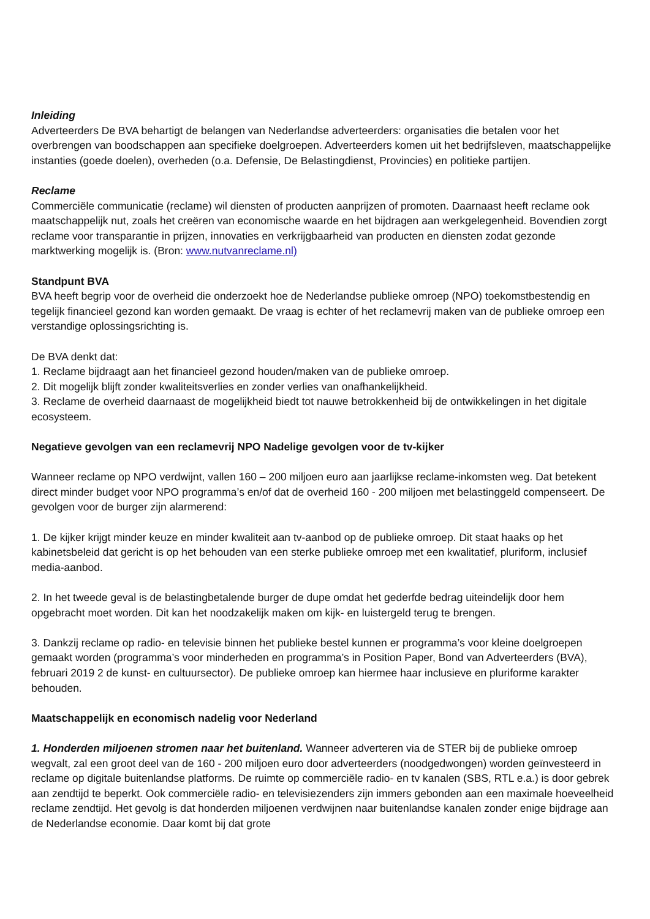Inleiding
Adverteerders De BVA behartigt de belangen van Nederlandse adverteerders: organisaties die betalen voor het overbrengen van boodschappen aan specifieke doelgroepen. Adverteerders komen uit het bedrijfsleven, maatschappelijke instanties (goede doelen), overheden (o.a. Defensie, De Belastingdienst, Provincies) en politieke partijen.
Reclame
Commerciële communicatie (reclame) wil diensten of producten aanprijzen of promoten. Daarnaast heeft reclame ook maatschappelijk nut, zoals het creëren van economische waarde en het bijdragen aan werkgelegenheid. Bovendien zorgt reclame voor transparantie in prijzen, innovaties en verkrijgbaarheid van producten en diensten zodat gezonde marktwerking mogelijk is. (Bron: www.nutvanreclame.nl)
Standpunt BVA
BVA heeft begrip voor de overheid die onderzoekt hoe de Nederlandse publieke omroep (NPO) toekomstbestendig en tegelijk financieel gezond kan worden gemaakt. De vraag is echter of het reclamevrij maken van de publieke omroep een verstandige oplossingsrichting is.
De BVA denkt dat:
1. Reclame bijdraagt aan het financieel gezond houden/maken van de publieke omroep.
2. Dit mogelijk blijft zonder kwaliteitsverlies en zonder verlies van onafhankelijkheid.
3. Reclame de overheid daarnaast de mogelijkheid biedt tot nauwe betrokkenheid bij de ontwikkelingen in het digitale ecosysteem.
Negatieve gevolgen van een reclamevrij NPO Nadelige gevolgen voor de tv-kijker
Wanneer reclame op NPO verdwijnt, vallen 160 – 200 miljoen euro aan jaarlijkse reclame-inkomsten weg. Dat betekent direct minder budget voor NPO programma’s en/of dat de overheid 160 - 200 miljoen met belastinggeld compenseert. De gevolgen voor de burger zijn alarmerend:
1. De kijker krijgt minder keuze en minder kwaliteit aan tv-aanbod op de publieke omroep. Dit staat haaks op het kabinetsbeleid dat gericht is op het behouden van een sterke publieke omroep met een kwalitatief, pluriform, inclusief media-aanbod.
2. In het tweede geval is de belastingbetalende burger de dupe omdat het gederfde bedrag uiteindelijk door hem opgebracht moet worden. Dit kan het noodzakelijk maken om kijk- en luistergeld terug te brengen.
3. Dankzij reclame op radio- en televisie binnen het publieke bestel kunnen er programma’s voor kleine doelgroepen gemaakt worden (programma’s voor minderheden en programma’s in Position Paper, Bond van Adverteerders (BVA), februari 2019 2 de kunst- en cultuursector). De publieke omroep kan hiermee haar inclusieve en pluriforme karakter behouden.
Maatschappelijk en economisch nadelig voor Nederland
1. Honderden miljoenen stromen naar het buitenland. Wanneer adverteren via de STER bij de publieke omroep wegvalt, zal een groot deel van de 160 - 200 miljoen euro door adverteerders (noodgedwongen) worden geïnvesteerd in reclame op digitale buitenlandse platforms. De ruimte op commerciële radio- en tv kanalen (SBS, RTL e.a.) is door gebrek aan zendtijd te beperkt. Ook commerciële radio- en televisiezenders zijn immers gebonden aan een maximale hoeveelheid reclame zendtijd. Het gevolg is dat honderden miljoenen verdwijnen naar buitenlandse kanalen zonder enige bijdrage aan de Nederlandse economie. Daar komt bij dat grote